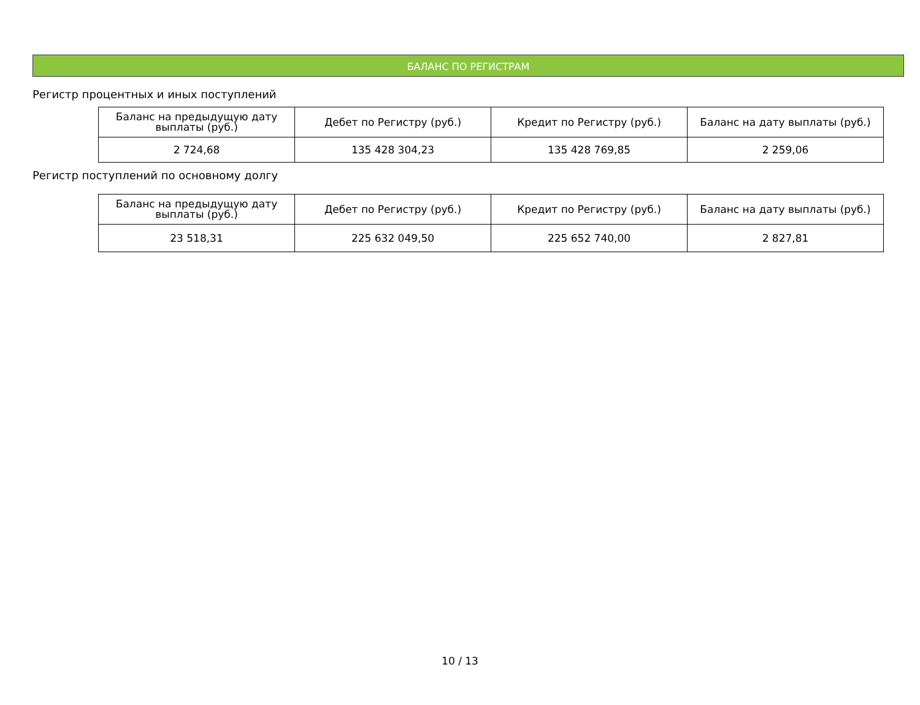БАЛАНС ПО РЕГИСТРАМ
Регистр процентных и иных поступлений
| Баланс на предыдущую дату выплаты (руб.) | Дебет по Регистру (руб.) | Кредит по Регистру (руб.) | Баланс на дату выплаты (руб.) |
| --- | --- | --- | --- |
| 2 724,68 | 135 428 304,23 | 135 428 769,85 | 2 259,06 |
Регистр поступлений по основному долгу
| Баланс на предыдущую дату выплаты (руб.) | Дебет по Регистру (руб.) | Кредит по Регистру (руб.) | Баланс на дату выплаты (руб.) |
| --- | --- | --- | --- |
| 23 518,31 | 225 632 049,50 | 225 652 740,00 | 2 827,81 |
10 / 13